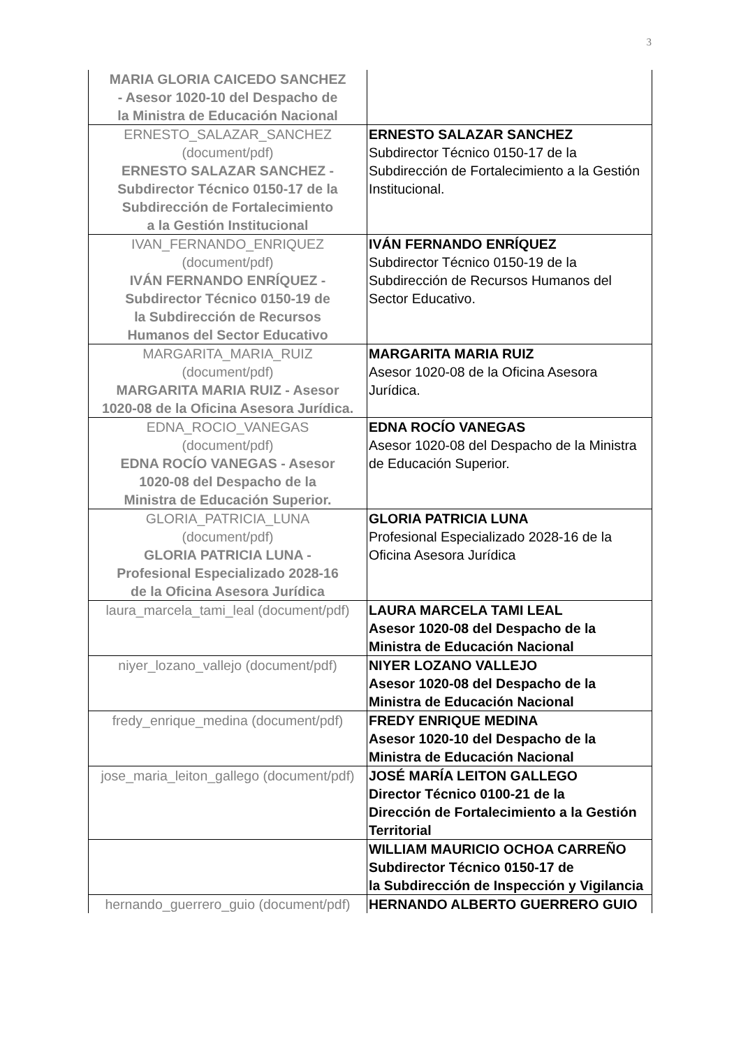3
| MARIA GLORIA CAICEDO SANCHEZ - Asesor 1020-10 del Despacho de la Ministra de Educación Nacional | |
| ERNESTO_SALAZAR_SANCHEZ (document/pdf) ERNESTO SALAZAR SANCHEZ - Subdirector Técnico 0150-17 de la Subdirección de Fortalecimiento a la Gestión Institucional | ERNESTO SALAZAR SANCHEZ Subdirector Técnico 0150-17 de la Subdirección de Fortalecimiento a la Gestión Institucional. |
| IVAN_FERNANDO_ENRIQUEZ (document/pdf) IVÁN FERNANDO ENRÍQUEZ - Subdirector Técnico 0150-19 de la Subdirección de Recursos Humanos del Sector Educativo | IVÁN FERNANDO ENRÍQUEZ Subdirector Técnico 0150-19 de la Subdirección de Recursos Humanos del Sector Educativo. |
| MARGARITA_MARIA_RUIZ (document/pdf) MARGARITA MARIA RUIZ - Asesor 1020-08 de la Oficina Asesora Jurídica. | MARGARITA MARIA RUIZ Asesor 1020-08 de la Oficina Asesora Jurídica. |
| EDNA_ROCIO_VANEGAS (document/pdf) EDNA ROCÍO VANEGAS - Asesor 1020-08 del Despacho de la Ministra de Educación Superior. | EDNA ROCÍO VANEGAS Asesor 1020-08 del Despacho de la Ministra de Educación Superior. |
| GLORIA_PATRICIA_LUNA (document/pdf) GLORIA PATRICIA LUNA - Profesional Especializado 2028-16 de la Oficina Asesora Jurídica | GLORIA PATRICIA LUNA Profesional Especializado 2028-16 de la Oficina Asesora Jurídica |
| laura_marcela_tami_leal (document/pdf) | LAURA MARCELA TAMI LEAL Asesor 1020-08 del Despacho de la Ministra de Educación Nacional |
| niyer_lozano_vallejo (document/pdf) | NIYER LOZANO VALLEJO Asesor 1020-08 del Despacho de la Ministra de Educación Nacional |
| fredy_enrique_medina (document/pdf) | FREDY ENRIQUE MEDINA Asesor 1020-10 del Despacho de la Ministra de Educación Nacional |
| jose_maria_leiton_gallego (document/pdf) | JOSÉ MARÍA LEITON GALLEGO Director Técnico 0100-21 de la Dirección de Fortalecimiento a la Gestión Territorial |
| | WILLIAM MAURICIO OCHOA CARREÑO Subdirector Técnico 0150-17 de la Subdirección de Inspección y Vigilancia |
| hernando_guerrero_guio (document/pdf) | HERNANDO ALBERTO GUERRERO GUIO |